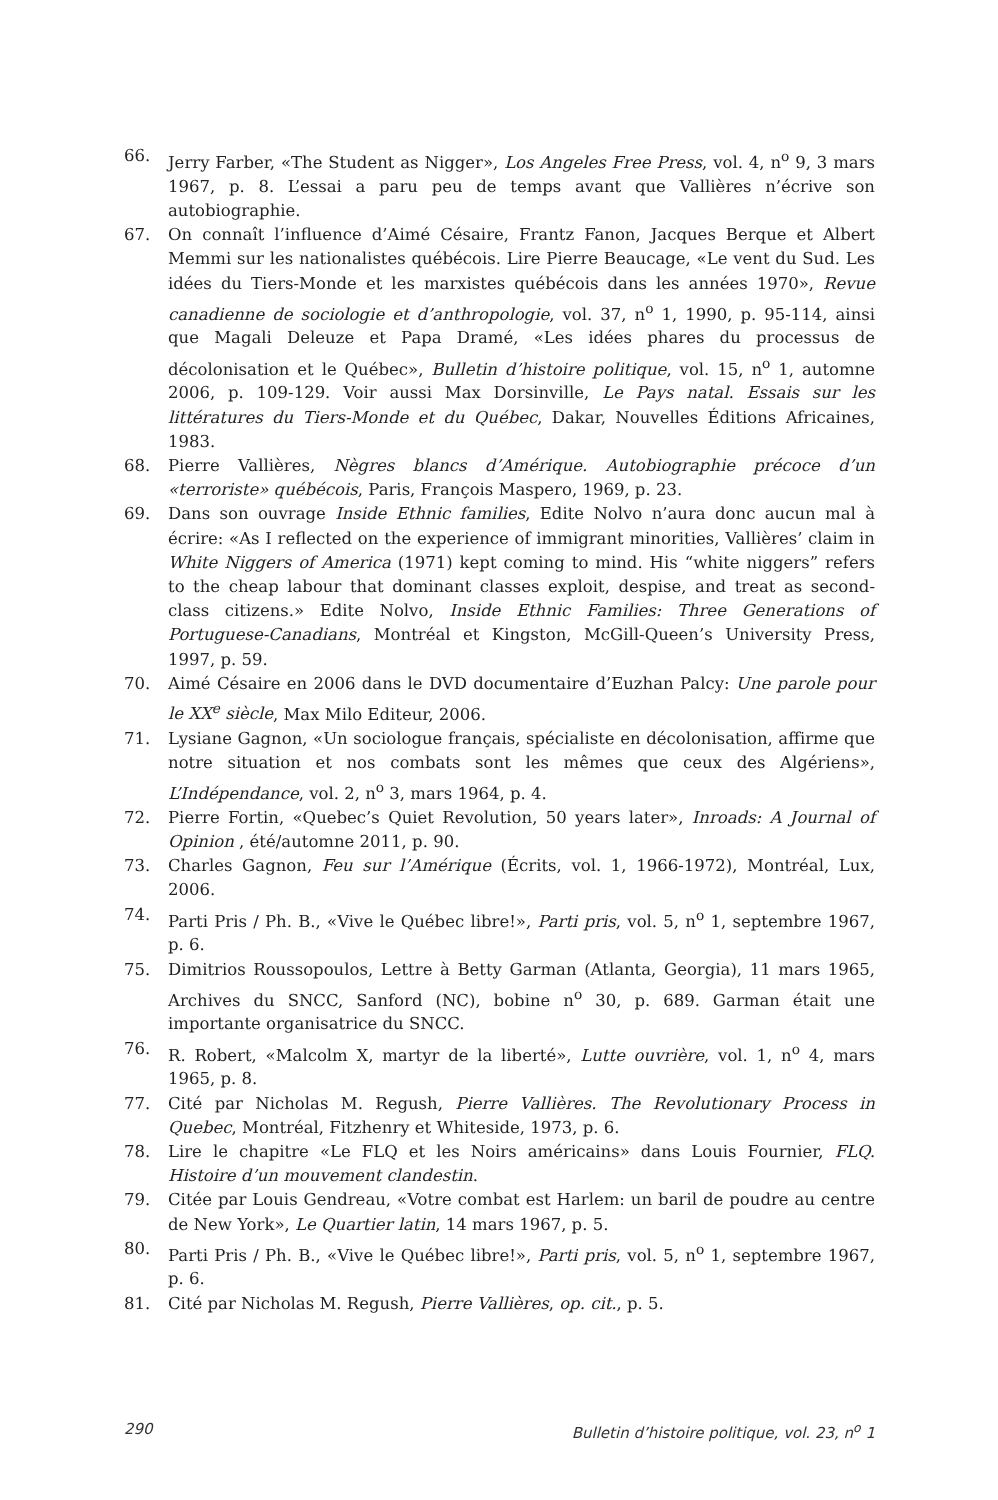66. Jerry Farber, «The Student as Nigger», Los Angeles Free Press, vol. 4, n<sup>o</sup> 9, 3 mars 1967, p. 8. L’essai a paru peu de temps avant que Vallières n’écrive son autobiographie.
67. On connaît l’influence d’Aimé Césaire, Frantz Fanon, Jacques Berque et Albert Memmi sur les nationalistes québécois. Lire Pierre Beaucage, «Le vent du Sud. Les idées du Tiers-Monde et les marxistes québécois dans les années 1970», Revue canadienne de sociologie et d’anthropologie, vol. 37, n<sup>o</sup> 1, 1990, p. 95-114, ainsi que Magali Deleuze et Papa Dramé, «Les idées phares du processus de décolonisation et le Québec», Bulletin d’histoire politique, vol. 15, n<sup>o</sup> 1, automne 2006, p. 109-129. Voir aussi Max Dorsinville, Le Pays natal. Essais sur les littératures du Tiers-Monde et du Québec, Dakar, Nouvelles Éditions Africaines, 1983.
68. Pierre Vallières, Nègres blancs d’Amérique. Autobiographie précoce d’un «terroriste» québécois, Paris, François Maspero, 1969, p. 23.
69. Dans son ouvrage Inside Ethnic families, Edite Nolvo n’aura donc aucun mal à écrire: «As I reflected on the experience of immigrant minorities, Vallières’ claim in White Niggers of America (1971) kept coming to mind. His “white niggers” refers to the cheap labour that dominant classes exploit, despise, and treat as second-class citizens.» Edite Nolvo, Inside Ethnic Families: Three Generations of Portuguese-Canadians, Montréal et Kingston, McGill-Queen’s University Press, 1997, p. 59.
70. Aimé Césaire en 2006 dans le DVD documentaire d’Euzhan Palcy: Une parole pour le XX<sup>e</sup> siècle, Max Milo Editeur, 2006.
71. Lysiane Gagnon, «Un sociologue français, spécialiste en décolonisation, affirme que notre situation et nos combats sont les mêmes que ceux des Algériens», L’Indépendance, vol. 2, n<sup>o</sup> 3, mars 1964, p. 4.
72. Pierre Fortin, «Quebec’s Quiet Revolution, 50 years later», Inroads: A Journal of Opinion , été/automne 2011, p. 90.
73. Charles Gagnon, Feu sur l’Amérique (Écrits, vol. 1, 1966-1972), Montréal, Lux, 2006.
74. Parti Pris / Ph. B., «Vive le Québec libre!», Parti pris, vol. 5, n<sup>o</sup> 1, septembre 1967, p. 6.
75. Dimitrios Roussopoulos, Lettre à Betty Garman (Atlanta, Georgia), 11 mars 1965, Archives du SNCC, Sanford (NC), bobine n<sup>o</sup> 30, p. 689. Garman était une importante organisatrice du SNCC.
76. R. Robert, «Malcolm X, martyr de la liberté», Lutte ouvrière, vol. 1, n<sup>o</sup> 4, mars 1965, p. 8.
77. Cité par Nicholas M. Regush, Pierre Vallières. The Revolutionary Process in Quebec, Montréal, Fitzhenry et Whiteside, 1973, p. 6.
78. Lire le chapitre «Le FLQ et les Noirs américains» dans Louis Fournier, FLQ. Histoire d’un mouvement clandestin.
79. Citée par Louis Gendreau, «Votre combat est Harlem: un baril de poudre au centre de New York», Le Quartier latin, 14 mars 1967, p. 5.
80. Parti Pris / Ph. B., «Vive le Québec libre!», Parti pris, vol. 5, n<sup>o</sup> 1, septembre 1967, p. 6.
81. Cité par Nicholas M. Regush, Pierre Vallières, op. cit., p. 5.
290 Bulletin d’histoire politique, vol. 23, n<sup>o</sup> 1